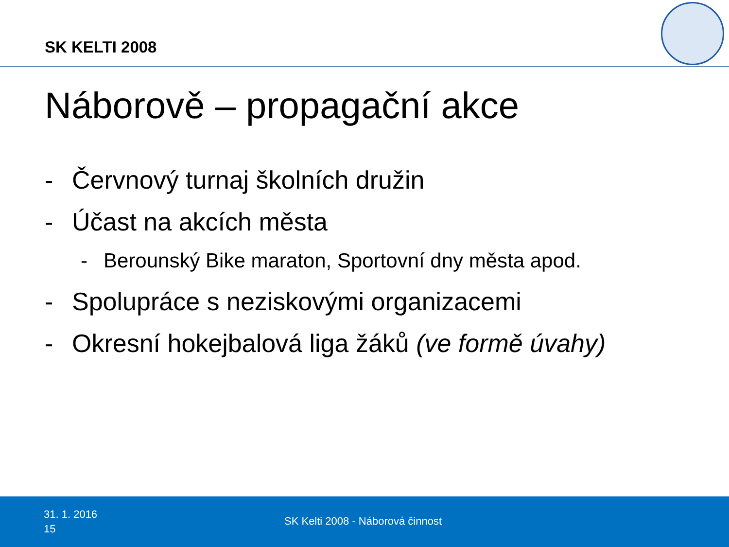SK KELTI 2008
Náborově – propagační akce
- Červnový turnaj školních družin
- Účast na akcích města
- Berounský Bike maraton, Sportovní dny města apod.
- Spolupráce s neziskovými organizacemi
- Okresní hokejbalová liga žáků (ve formě úvahy)
31. 1. 2016
15
SK Kelti 2008 - Náborová činnost